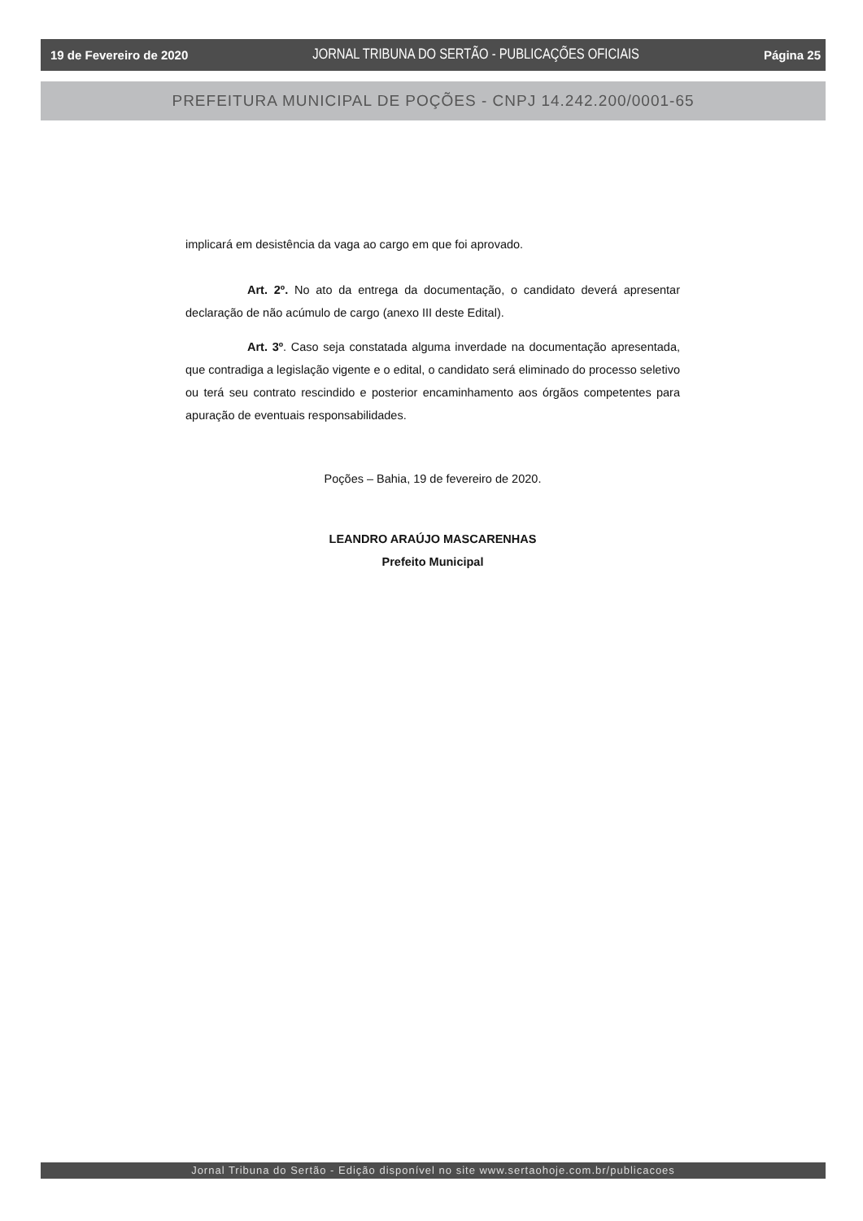19 de Fevereiro de 2020 JORNAL TRIBUNA DO SERTÃO - PUBLICAÇÕES OFICIAIS Página 25
PREFEITURA MUNICIPAL DE POÇÕES - CNPJ 14.242.200/0001-65
implicará em desistência da vaga ao cargo em que foi aprovado.
Art. 2º. No ato da entrega da documentação, o candidato deverá apresentar declaração de não acúmulo de cargo (anexo III deste Edital).
Art. 3º. Caso seja constatada alguma inverdade na documentação apresentada, que contradiga a legislação vigente e o edital, o candidato será eliminado do processo seletivo ou terá seu contrato rescindido e posterior encaminhamento aos órgãos competentes para apuração de eventuais responsabilidades.
Poções – Bahia, 19 de fevereiro de 2020.
LEANDRO ARAÚJO MASCARENHAS
Prefeito Municipal
Jornal Tribuna do Sertão - Edição disponível no site www.sertaohoje.com.br/publicacoes